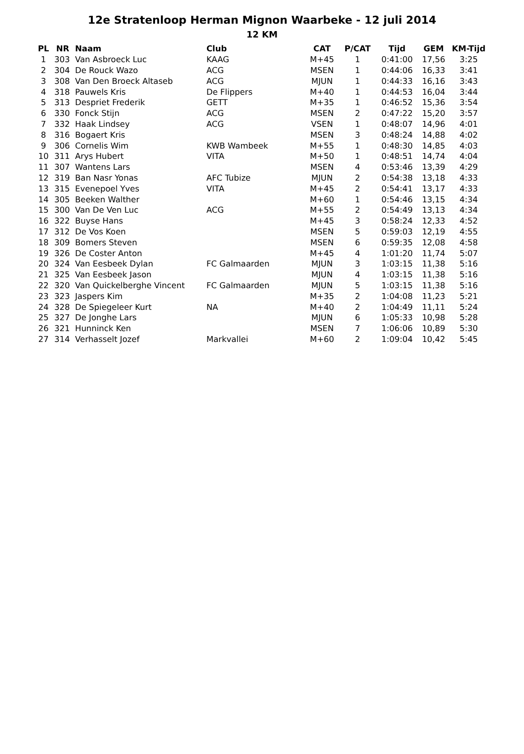12e Stratenloop Herman Mignon Waarbeke - 12 juli 2014
12 KM
| PL | NR | Naam | Club | CAT | P/CAT | Tijd | GEM | KM-Tijd |
| --- | --- | --- | --- | --- | --- | --- | --- | --- |
| 1 | 303 | Van Asbroeck Luc | KAAG | M+45 | 1 | 0:41:00 | 17,56 | 3:25 |
| 2 | 304 | De Rouck Wazo | ACG | MSEN | 1 | 0:44:06 | 16,33 | 3:41 |
| 3 | 308 | Van Den Broeck Altaseb | ACG | MJUN | 1 | 0:44:33 | 16,16 | 3:43 |
| 4 | 318 | Pauwels Kris | De Flippers | M+40 | 1 | 0:44:53 | 16,04 | 3:44 |
| 5 | 313 | Despriet Frederik | GETT | M+35 | 1 | 0:46:52 | 15,36 | 3:54 |
| 6 | 330 | Fonck Stijn | ACG | MSEN | 2 | 0:47:22 | 15,20 | 3:57 |
| 7 | 332 | Haak Lindsey | ACG | VSEN | 1 | 0:48:07 | 14,96 | 4:01 |
| 8 | 316 | Bogaert Kris | | MSEN | 3 | 0:48:24 | 14,88 | 4:02 |
| 9 | 306 | Cornelis Wim | KWB Wambeek | M+55 | 1 | 0:48:30 | 14,85 | 4:03 |
| 10 | 311 | Arys Hubert | VITA | M+50 | 1 | 0:48:51 | 14,74 | 4:04 |
| 11 | 307 | Wantens Lars | | MSEN | 4 | 0:53:46 | 13,39 | 4:29 |
| 12 | 319 | Ban Nasr Yonas | AFC Tubize | MJUN | 2 | 0:54:38 | 13,18 | 4:33 |
| 13 | 315 | Evenepoel Yves | VITA | M+45 | 2 | 0:54:41 | 13,17 | 4:33 |
| 14 | 305 | Beeken Walther | | M+60 | 1 | 0:54:46 | 13,15 | 4:34 |
| 15 | 300 | Van De Ven Luc | ACG | M+55 | 2 | 0:54:49 | 13,13 | 4:34 |
| 16 | 322 | Buyse Hans | | M+45 | 3 | 0:58:24 | 12,33 | 4:52 |
| 17 | 312 | De Vos Koen | | MSEN | 5 | 0:59:03 | 12,19 | 4:55 |
| 18 | 309 | Bomers Steven | | MSEN | 6 | 0:59:35 | 12,08 | 4:58 |
| 19 | 326 | De Coster Anton | | M+45 | 4 | 1:01:20 | 11,74 | 5:07 |
| 20 | 324 | Van Eesbeek Dylan | FC Galmaarden | MJUN | 3 | 1:03:15 | 11,38 | 5:16 |
| 21 | 325 | Van Eesbeek Jason | | MJUN | 4 | 1:03:15 | 11,38 | 5:16 |
| 22 | 320 | Van Quickelberghe Vincent | FC Galmaarden | MJUN | 5 | 1:03:15 | 11,38 | 5:16 |
| 23 | 323 | Jaspers Kim | | M+35 | 2 | 1:04:08 | 11,23 | 5:21 |
| 24 | 328 | De Spiegeleer Kurt | NA | M+40 | 2 | 1:04:49 | 11,11 | 5:24 |
| 25 | 327 | De Jonghe Lars | | MJUN | 6 | 1:05:33 | 10,98 | 5:28 |
| 26 | 321 | Hunninck Ken | | MSEN | 7 | 1:06:06 | 10,89 | 5:30 |
| 27 | 314 | Verhasselt Jozef | Markvallei | M+60 | 2 | 1:09:04 | 10,42 | 5:45 |